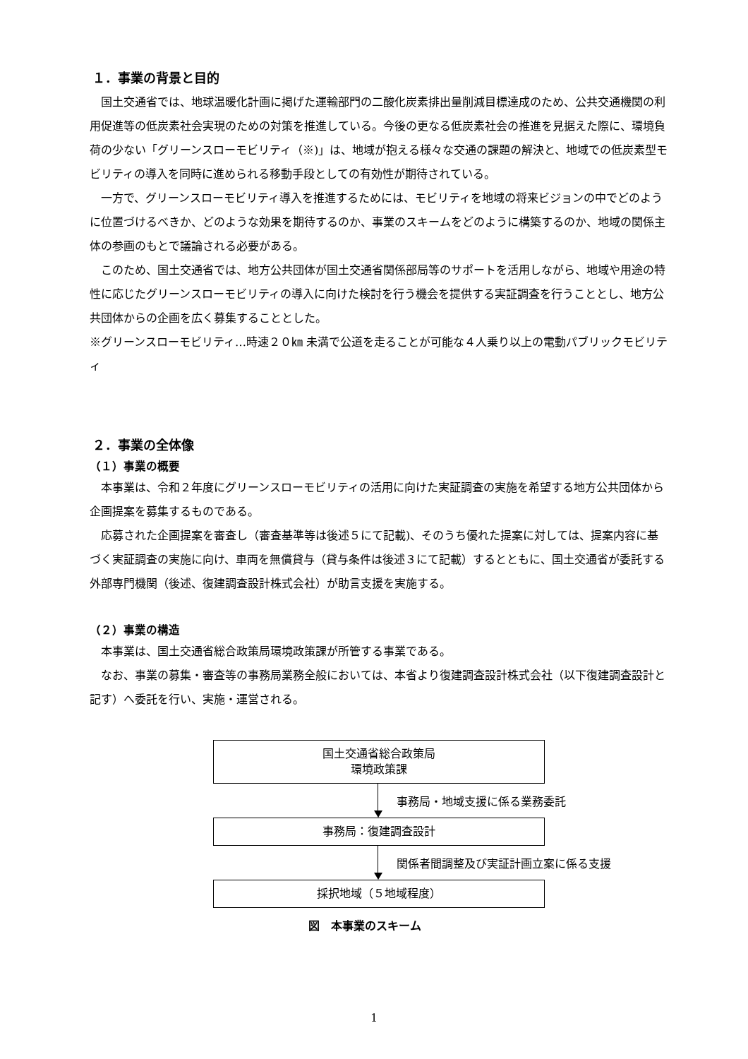１．事業の背景と目的
国土交通省では、地球温暖化計画に掲げた運輸部門の二酸化炭素排出量削減目標達成のため、公共交通機関の利用促進等の低炭素社会実現のための対策を推進している。今後の更なる低炭素社会の推進を見据えた際に、環境負荷の少ない「グリーンスローモビリティ（※)」は、地域が抱える様々な交通の課題の解決と、地域での低炭素型モビリティの導入を同時に進められる移動手段としての有効性が期待されている。
一方で、グリーンスローモビリティ導入を推進するためには、モビリティを地域の将来ビジョンの中でどのように位置づけるべきか、どのような効果を期待するのか、事業のスキームをどのように構築するのか、地域の関係主体の参画のもとで議論される必要がある。
このため、国土交通省では、地方公共団体が国土交通省関係部局等のサポートを活用しながら、地域や用途の特性に応じたグリーンスローモビリティの導入に向けた検討を行う機会を提供する実証調査を行うこととし、地方公共団体からの企画を広く募集することとした。
※グリーンスローモビリティ…時速２０㎞ 未満で公道を走ることが可能な４人乗り以上の電動パブリックモビリティ
２．事業の全体像
（１）事業の概要
本事業は、令和２年度にグリーンスローモビリティの活用に向けた実証調査の実施を希望する地方公共団体から企画提案を募集するものである。
応募された企画提案を審査し（審査基準等は後述５にて記載)、そのうち優れた提案に対しては、提案内容に基づく実証調査の実施に向け、車両を無償貸与（貸与条件は後述３にて記載）するとともに、国土交通省が委託する外部専門機関（後述、復建調査設計株式会社）が助言支援を実施する。
（２）事業の構造
本事業は、国土交通省総合政策局環境政策課が所管する事業である。
なお、事業の募集・審査等の事務局業務全般においては、本省より復建調査設計株式会社（以下復建調査設計と記す）へ委託を行い、実施・運営される。
国土交通省総合政策局
環境政策課
事務局・地域支援に係る業務委託
事務局：復建調査設計
関係者間調整及び実証計画立案に係る支援
採択地域（５地域程度）
図　本事業のスキーム
1